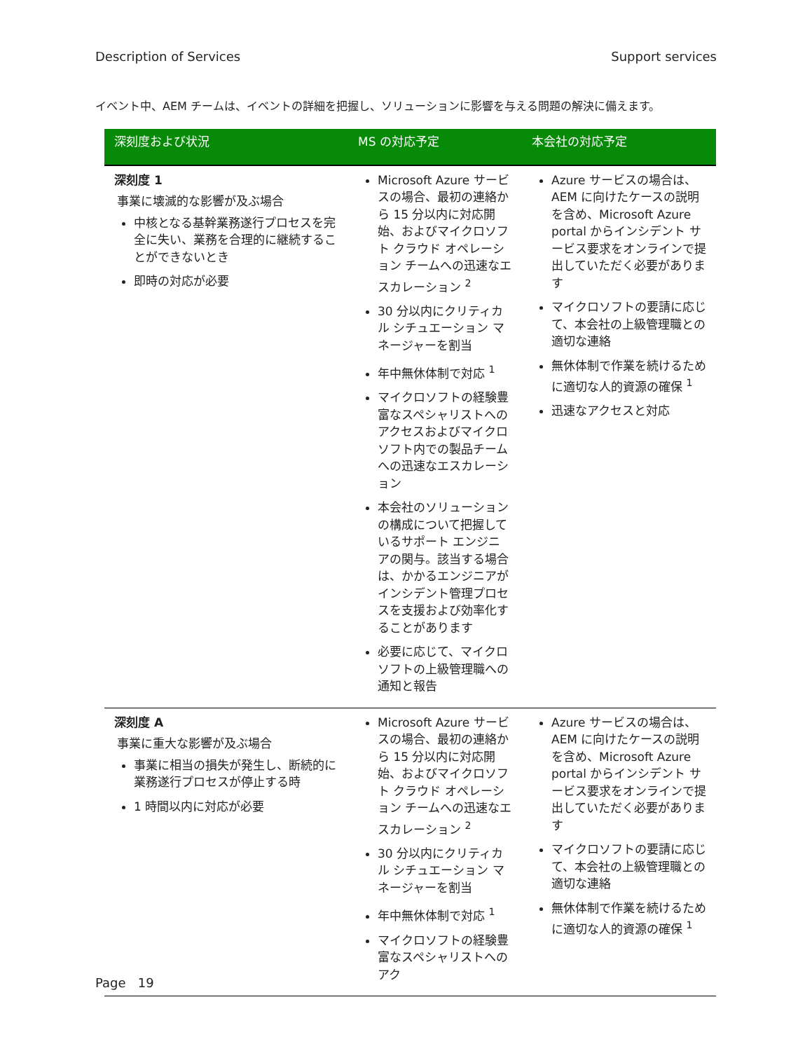Description of Services Support services
イベント中、AEM チームは、イベントの詳細を把握し、ソリューションに影響を与える問題の解決に備えます。
| 深刻度および状況 | MS の対応予定 | 本会社の対応予定 |
| --- | --- | --- |
| 深刻度 1 事業に壊滅的な影響が及ぶ場合 中核となる基幹業務遂行プロセスを完全に失い、業務を合理的に継続することができないとき 即時の対応が必要 | Microsoft Azure サービスの場合、最初の連絡から 15 分以内に対応開始、およびマイクロソフト クラウド オペレーション チームへの迅速なエスカレーション <sup>2</sup> 30 分以内にクリティカル シチュエーション マネージャーを割当 年中無休体制で対応 <sup>1</sup> マイクロソフトの経験豊富なスペシャリストへのアクセスおよびマイクロソフト内での製品チームへの迅速なエスカレーション 本会社のソリューションの構成について把握しているサポート エンジニアの関与。該当する場合は、かかるエンジニアがインシデント管理プロセスを支援および効率化することがあります 必要に応じて、マイクロソフトの上級管理職への通知と報告 | Azure サービスの場合は、AEM に向けたケースの説明を含め、Microsoft Azure portal からインシデント サービス要求をオンラインで提出していただく必要があります マイクロソフトの要請に応じて、本会社の上級管理職との適切な連絡 無休体制で作業を続けるために適切な人的資源の確保 <sup>1</sup> 迅速なアクセスと対応 |
| 深刻度 A 事業に重大な影響が及ぶ場合 事業に相当の損失が発生し、断続的に業務遂行プロセスが停止する時 1 時間以内に対応が必要 | Microsoft Azure サービスの場合、最初の連絡から 15 分以内に対応開始、およびマイクロソフト クラウド オペレーション チームへの迅速なエスカレーション <sup>2</sup> 30 分以内にクリティカル シチュエーション マネージャーを割当 年中無休体制で対応 <sup>1</sup> マイクロソフトの経験豊富なスペシャリストへのアク | Azure サービスの場合は、AEM に向けたケースの説明を含め、Microsoft Azure portal からインシデント サービス要求をオンラインで提出していただく必要があります マイクロソフトの要請に応じて、本会社の上級管理職との適切な連絡 無休体制で作業を続けるために適切な人的資源の確保 <sup>1</sup> |
Page 19